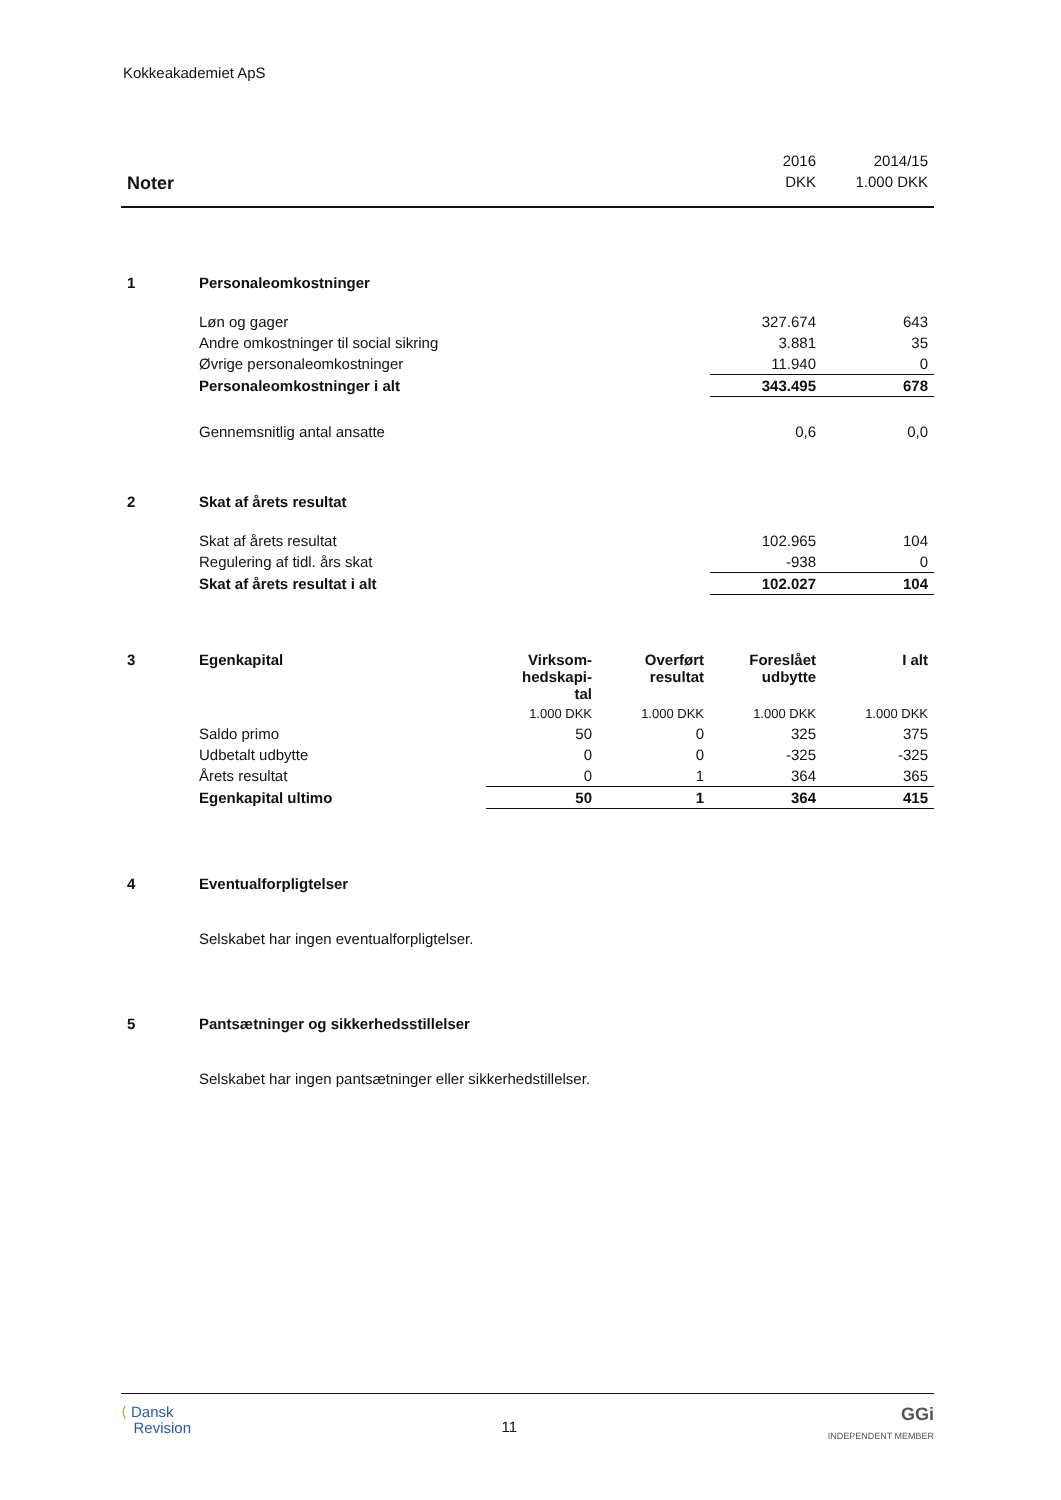Kokkeakademiet ApS
| | | | | 2016 | 2014/15 |
| Noter | | | | DKK | 1.000 DKK |
| 1 | Personaleomkostninger | | | | |
| | Løn og gager | | | 327.674 | 643 |
| | Andre omkostninger til social sikring | | | 3.881 | 35 |
| | Øvrige personaleomkostninger | | | 11.940 | 0 |
| | Personaleomkostninger i alt | | | 343.495 | 678 |
| | Gennemsnitlig antal ansatte | | | 0,6 | 0,0 |
| 2 | Skat af årets resultat | | | | |
| | Skat af årets resultat | | | 102.965 | 104 |
| | Regulering af tidl. års skat | | | -938 | 0 |
| | Skat af årets resultat i alt | | | 102.027 | 104 |
| 3 | Egenkapital | Virksom- hedskapi- tal | Overført resultat | Foreslået udbytte | I alt |
| | | 1.000 DKK | 1.000 DKK | 1.000 DKK | 1.000 DKK |
| | Saldo primo | 50 | 0 | 325 | 375 |
| | Udbetalt udbytte | 0 | 0 | -325 | -325 |
| | Årets resultat | 0 | 1 | 364 | 365 |
| | Egenkapital ultimo | 50 | 1 | 364 | 415 |
| 4 | Eventualforpligtelser | | | | |
| | Selskabet har ingen eventualforpligtelser. | | | | |
| 5 | Pantsætninger og sikkerhedsstillelser | | | | |
| | Selskabet har ingen pantsætninger eller sikkerhedstillelser. | | | | |
⟨ Dansk
Revision
11
GGi
INDEPENDENT MEMBER